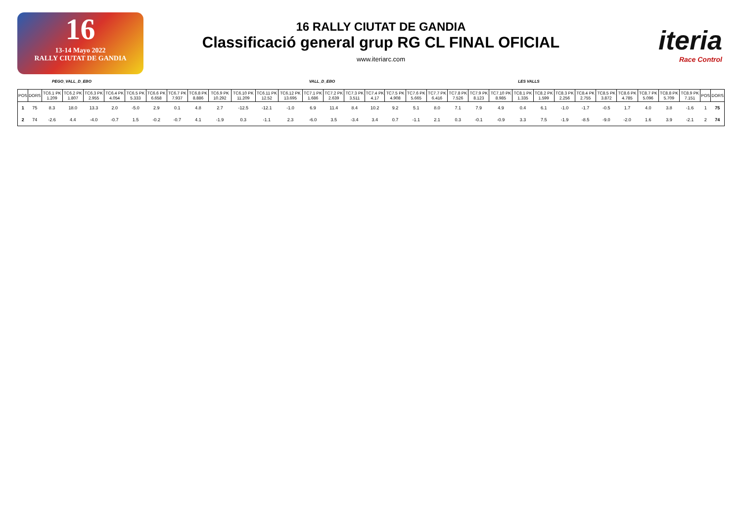16
13-14 Mayo 2022
RALLY CIUTAT DE GANDIA
16 RALLY CIUTAT DE GANDIA
Classificació general grup RG CL FINAL OFICIAL
www.iteriarc.com
iteria
Race Control
PEGO_VALL_D_EBO VALL_D_EBO LES VALLS
| POS | DORS | TC6.1 PK 1.209 | TC6.2 PK 1.807 | TC6.3 PK 2.955 | TC6.4 PK 4.054 | TC6.5 PK 5.333 | TC6.6 PK 6.658 | TC6.7 PK 7.937 | TC6.8 PK 8.886 | TC6.9 PK 10.292 | TC6.10 PK 11.209 | TC6.11 PK 12.52 | TC6.12 PK 13.695 | TC7.1 PK 1.686 | TC7.2 PK 2.639 | TC7.3 PK 3.511 | TC7.4 PK 4.17 | TC7.5 PK 4.908 | TC7.6 PK 5.665 | TC7.7 PK 6.416 | TC7.8 PK 7.526 | TC7.9 PK 8.123 | TC7.10 PK 8.985 | TC8.1 PK 1.335 | TC8.2 PK 1.599 | TC8.3 PK 2.256 | TC8.4 PK 2.755 | TC8.5 PK 3.872 | TC8.6 PK 4.785 | TC8.7 PK 5.096 | TC8.8 PK 5.709 | TC8.9 PK 7.151 | POS | DORS |
| --- | --- | --- | --- | --- | --- | --- | --- | --- | --- | --- | --- | --- | --- | --- | --- | --- | --- | --- | --- | --- | --- | --- | --- | --- | --- | --- | --- | --- | --- | --- | --- | --- | --- | --- |
| 1 | 75 | 8.3 | 18.0 | 13.3 | 2.0 | -5.0 | 2.9 | 0.1 | 4.8 | 2.7 | -12.5 | -12.1 | -1.0 | 6.9 | 11.4 | 8.4 | 10.2 | 9.2 | 5.1 | 8.0 | 7.1 | 7.9 | 4.9 | 0.4 | 6.1 | -1.0 | -1.7 | -0.5 | 1.7 | 4.0 | 3.8 | -1.6 | 1 | 75 |
| 2 | 74 | -2.6 | 4.4 | -4.0 | -0.7 | 1.5 | -0.2 | -0.7 | 4.1 | -1.9 | 0.3 | -1.1 | 2.3 | -6.0 | 3.5 | -3.4 | 3.4 | 0.7 | -1.1 | 2.1 | 0.3 | -0.1 | -0.9 | 3.3 | 7.5 | -1.9 | -8.5 | -9.0 | -2.0 | 1.6 | 3.9 | -2.1 | 2 | 74 |